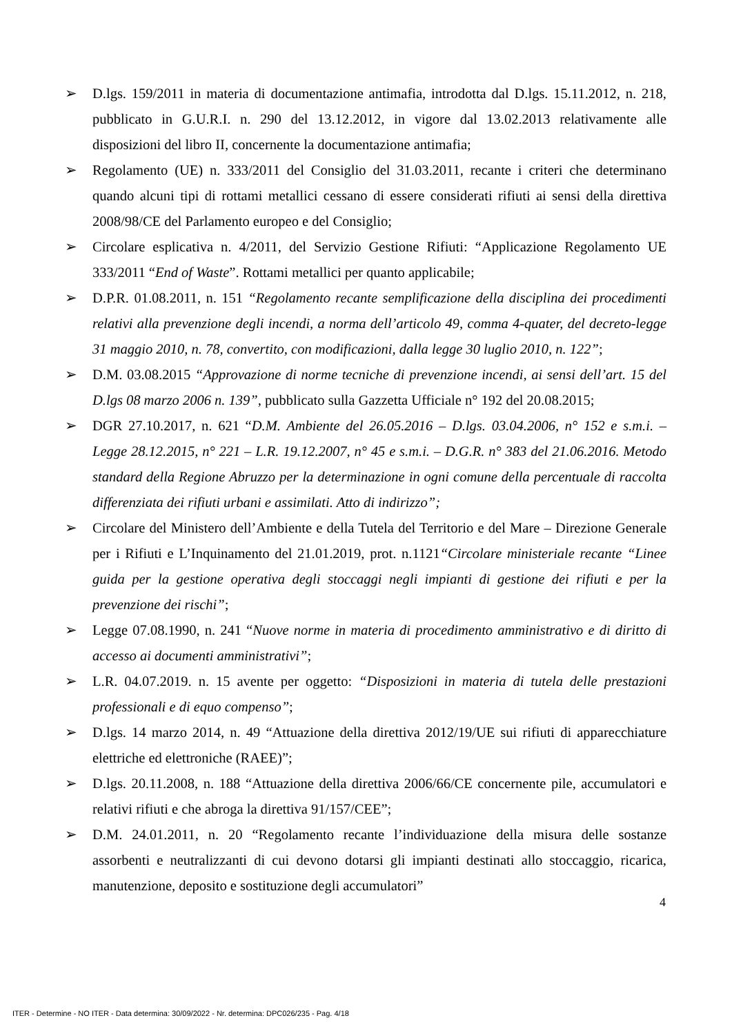➢ D.lgs. 159/2011 in materia di documentazione antimafia, introdotta dal D.lgs. 15.11.2012, n. 218, pubblicato in G.U.R.I. n. 290 del 13.12.2012, in vigore dal 13.02.2013 relativamente alle disposizioni del libro II, concernente la documentazione antimafia;
➢ Regolamento (UE) n. 333/2011 del Consiglio del 31.03.2011, recante i criteri che determinano quando alcuni tipi di rottami metallici cessano di essere considerati rifiuti ai sensi della direttiva 2008/98/CE del Parlamento europeo e del Consiglio;
➢ Circolare esplicativa n. 4/2011, del Servizio Gestione Rifiuti: “Applicazione Regolamento UE 333/2011 “End of Waste”. Rottami metallici per quanto applicabile;
➢ D.P.R. 01.08.2011, n. 151 “Regolamento recante semplificazione della disciplina dei procedimenti relativi alla prevenzione degli incendi, a norma dell’articolo 49, comma 4-quater, del decreto-legge 31 maggio 2010, n. 78, convertito, con modificazioni, dalla legge 30 luglio 2010, n. 122”;
➢ D.M. 03.08.2015 “Approvazione di norme tecniche di prevenzione incendi, ai sensi dell’art. 15 del D.lgs 08 marzo 2006 n. 139”, pubblicato sulla Gazzetta Ufficiale n° 192 del 20.08.2015;
➢ DGR 27.10.2017, n. 621 “D.M. Ambiente del 26.05.2016 – D.lgs. 03.04.2006, n° 152 e s.m.i. – Legge 28.12.2015, n° 221 – L.R. 19.12.2007, n° 45 e s.m.i. – D.G.R. n° 383 del 21.06.2016. Metodo standard della Regione Abruzzo per la determinazione in ogni comune della percentuale di raccolta differenziata dei rifiuti urbani e assimilati. Atto di indirizzo”;
➢ Circolare del Ministero dell’Ambiente e della Tutela del Territorio e del Mare – Direzione Generale per i Rifiuti e L’Inquinamento del 21.01.2019, prot. n.1121“Circolare ministeriale recante “Linee guida per la gestione operativa degli stoccaggi negli impianti di gestione dei rifiuti e per la prevenzione dei rischi”;
➢ Legge 07.08.1990, n. 241 “Nuove norme in materia di procedimento amministrativo e di diritto di accesso ai documenti amministrativi”;
➢ L.R. 04.07.2019. n. 15 avente per oggetto: “Disposizioni in materia di tutela delle prestazioni professionali e di equo compenso”;
➢ D.lgs. 14 marzo 2014, n. 49 “Attuazione della direttiva 2012/19/UE sui rifiuti di apparecchiature elettriche ed elettroniche (RAEE)”;
➢ D.lgs. 20.11.2008, n. 188 “Attuazione della direttiva 2006/66/CE concernente pile, accumulatori e relativi rifiuti e che abroga la direttiva 91/157/CEE”;
➢ D.M. 24.01.2011, n. 20 “Regolamento recante l’individuazione della misura delle sostanze assorbenti e neutralizzanti di cui devono dotarsi gli impianti destinati allo stoccaggio, ricarica, manutenzione, deposito e sostituzione degli accumulatori”
4
ITER - Determine - NO ITER - Data determina: 30/09/2022 - Nr. determina: DPC026/235 - Pag. 4/18